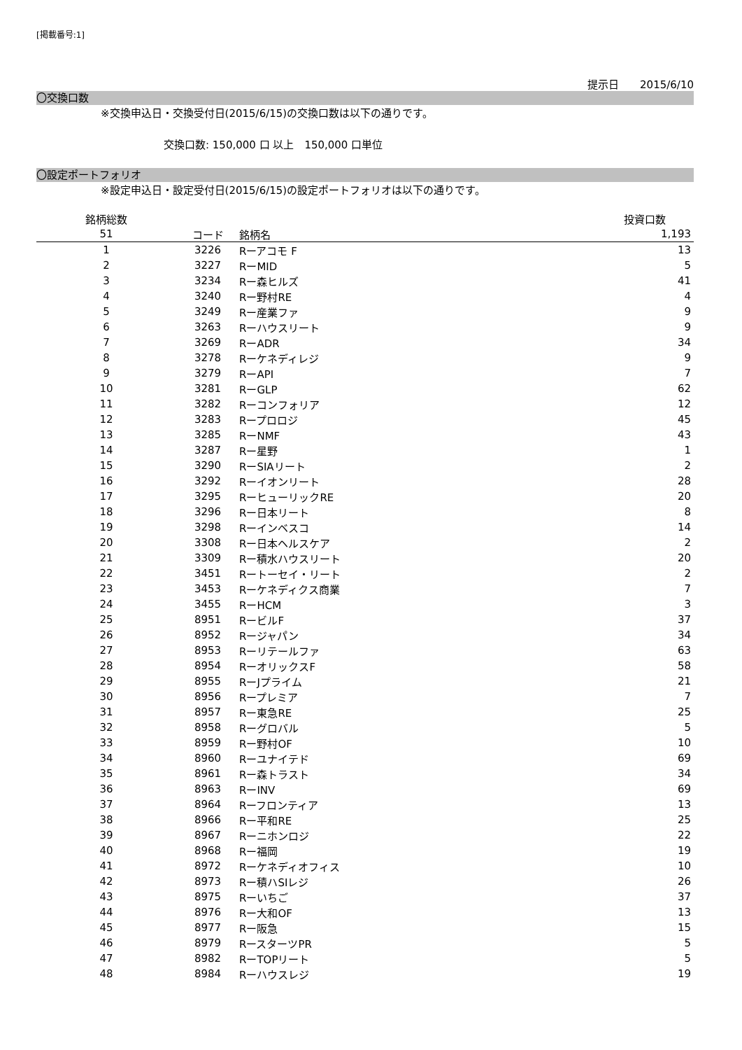[掲載番号:1]
提示日　　2015/6/10
〇交換口数
※交換申込日・交換受付日(2015/6/15)の交換口数は以下の通りです。
交換口数: 150,000 口 以上　150,000 口単位
〇設定ポートフォリオ
※設定申込日・設定受付日(2015/6/15)の設定ポートフォリオは以下の通りです。
| 銘柄総数 | | | 投資口数 |
| --- | --- | --- | --- |
| 51 | コード | 銘柄名 | 1,193 |
| 1 | 3226 | Rーアコモ F | 13 |
| 2 | 3227 | RーMID | 5 |
| 3 | 3234 | Rー森ヒルズ | 41 |
| 4 | 3240 | Rー野村RE | 4 |
| 5 | 3249 | Rー産業ファ | 9 |
| 6 | 3263 | Rーハウスリート | 9 |
| 7 | 3269 | RーADR | 34 |
| 8 | 3278 | Rーケネディレジ | 9 |
| 9 | 3279 | RーAPI | 7 |
| 10 | 3281 | RーGLP | 62 |
| 11 | 3282 | Rーコンフォリア | 12 |
| 12 | 3283 | Rープロロジ | 45 |
| 13 | 3285 | RーNMF | 43 |
| 14 | 3287 | Rー星野 | 1 |
| 15 | 3290 | RーSIAリート | 2 |
| 16 | 3292 | Rーイオンリート | 28 |
| 17 | 3295 | RーヒューリックRE | 20 |
| 18 | 3296 | Rー日本リート | 8 |
| 19 | 3298 | Rーインベスコ | 14 |
| 20 | 3308 | Rー日本ヘルスケア | 2 |
| 21 | 3309 | Rー積水ハウスリート | 20 |
| 22 | 3451 | Rートーセイ・リート | 2 |
| 23 | 3453 | Rーケネディクス商業 | 7 |
| 24 | 3455 | RーHCM | 3 |
| 25 | 8951 | RービルF | 37 |
| 26 | 8952 | Rージャパン | 34 |
| 27 | 8953 | Rーリテールファ | 63 |
| 28 | 8954 | RーオリックスF | 58 |
| 29 | 8955 | RーJプライム | 21 |
| 30 | 8956 | Rープレミア | 7 |
| 31 | 8957 | Rー東急RE | 25 |
| 32 | 8958 | Rーグロバル | 5 |
| 33 | 8959 | Rー野村OF | 10 |
| 34 | 8960 | Rーユナイテド | 69 |
| 35 | 8961 | Rー森トラスト | 34 |
| 36 | 8963 | RーINV | 69 |
| 37 | 8964 | Rーフロンティア | 13 |
| 38 | 8966 | Rー平和RE | 25 |
| 39 | 8967 | Rーニホンロジ | 22 |
| 40 | 8968 | Rー福岡 | 19 |
| 41 | 8972 | Rーケネディオフィス | 10 |
| 42 | 8973 | Rー積ハSIレジ | 26 |
| 43 | 8975 | Rーいちご | 37 |
| 44 | 8976 | Rー大和OF | 13 |
| 45 | 8977 | Rー阪急 | 15 |
| 46 | 8979 | RースターツPR | 5 |
| 47 | 8982 | RーTOPリート | 5 |
| 48 | 8984 | Rーハウスレジ | 19 |